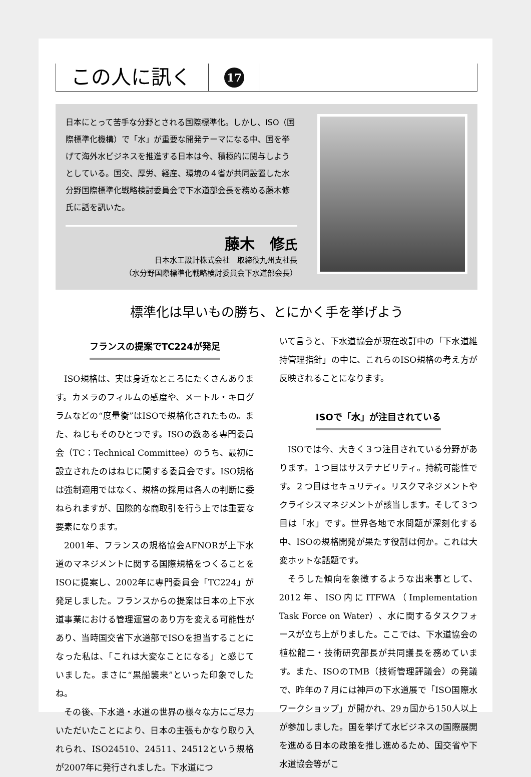この人に訊く
17
日本にとって苦手な分野とされる国際標準化。しかし、ISO（国際標準化機構）で「水」が重要な開発テーマになる中、国を挙げて海外水ビジネスを推進する日本は今、積極的に関与しようとしている。国交、厚労、経産、環境の４省が共同設置した水分野国際標準化戦略検討委員会で下水道部会長を務める藤木修氏に話を訊いた。
藤木　修氏
日本水工設計株式会社　取締役九州支社長
（水分野国際標準化戦略検討委員会下水道部会長）
標準化は早いもの勝ち、とにかく手を挙げよう
フランスの提案でTC224が発足
ISO規格は、実は身近なところにたくさんあります。カメラのフィルムの感度や、メートル・キログラムなどの“度量衡”はISOで規格化されたもの。また、ねじもそのひとつです。ISOの数ある専門委員会（TC：Technical Committee）のうち、最初に設立されたのはねじに関する委員会です。ISO規格は強制適用ではなく、規格の採用は各人の判断に委ねられますが、国際的な商取引を行う上では重要な要素になります。
2001年、フランスの規格協会AFNORが上下水道のマネジメントに関する国際規格をつくることをISOに提案し、2002年に専門委員会「TC224」が発足しました。フランスからの提案は日本の上下水道事業における管理運営のあり方を変える可能性があり、当時国交省下水道部でISOを担当することになった私は、「これは大変なことになる」と感じていました。まさに“黒船襲来”といった印象でしたね。
その後、下水道・水道の世界の様々な方にご尽力いただいたことにより、日本の主張もかなり取り入れられ、ISO24510、24511、24512という規格が2007年に発行されました。下水道につ
いて言うと、下水道協会が現在改訂中の「下水道維持管理指針」の中に、これらのISO規格の考え方が反映されることになります。
ISOで「水」が注目されている
ISOでは今、大きく３つ注目されている分野があります。１つ目はサステナビリティ。持続可能性です。２つ目はセキュリティ。リスクマネジメントやクライシスマネジメントが該当します。そして３つ目は「水」です。世界各地で水問題が深刻化する中、ISOの規格開発が果たす役割は何か。これは大変ホットな話題です。
そうした傾向を象徴するような出来事として、2012年、ISO内にITFWA（Implementation Task Force on Water）、水に関するタスクフォースが立ち上がりました。ここでは、下水道協会の植松龍二・技術研究部長が共同議長を務めています。また、ISOのTMB（技術管理評議会）の発議で、昨年の７月には神戸の下水道展で「ISO国際水ワークショップ」が開かれ、29ヵ国から150人以上が参加しました。国を挙げて水ビジネスの国際展開を進める日本の政策を推し進めるため、国交省や下水道協会等がこ